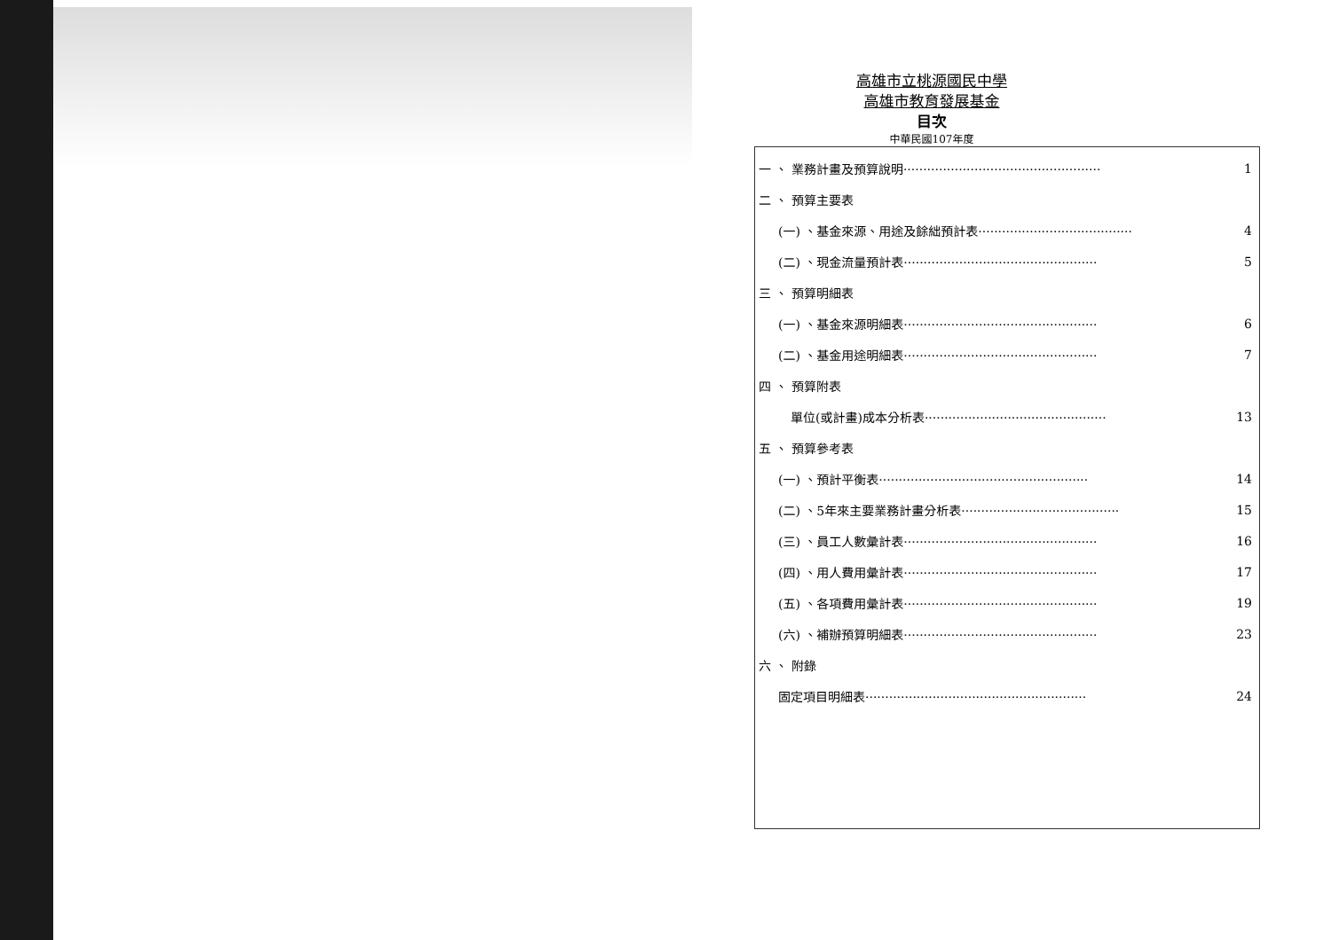高雄市立桃源國民中學
高雄市教育發展基金
目次
中華民國107年度
一 、 業務計畫及預算說明·················································· 1
二 、 預算主要表
(一) 、基金來源、用途及餘絀預計表······································· 4
(二) 、現金流量預計表················································· 5
三 、 預算明細表
(一) 、基金來源明細表················································· 6
(二) 、基金用途明細表················································· 7
四 、 預算附表
單位(或計畫)成本分析表·············································· 13
五 、 預算參考表
(一) 、預計平衡表····················································· 14
(二) 、5年來主要業務計畫分析表········································ 15
(三) 、員工人數彙計表················································· 16
(四) 、用人費用彙計表················································· 17
(五) 、各項費用彙計表················································· 19
(六) 、補辦預算明細表················································· 23
六 、 附錄
固定項目明細表························································ 24